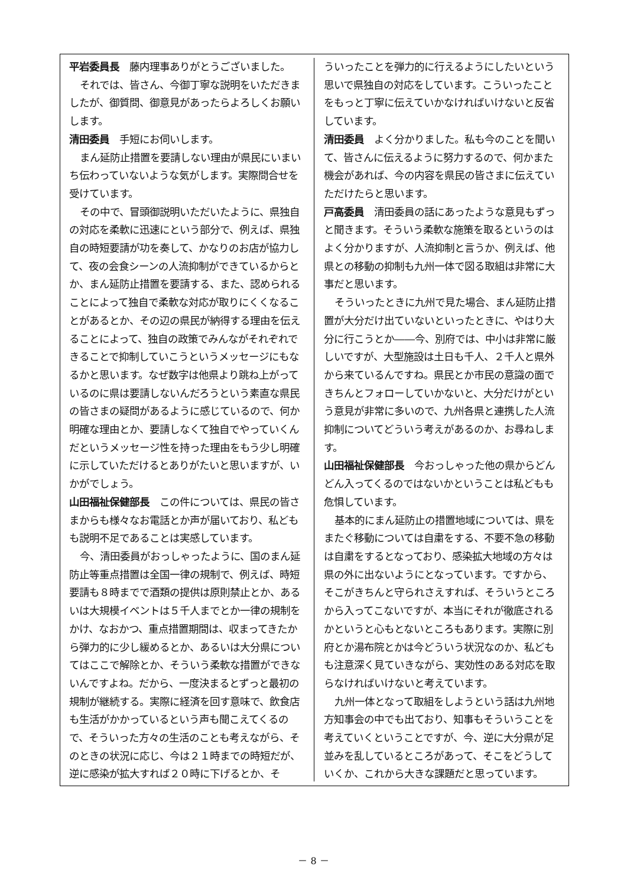平岩委員長　藤内理事ありがとうございました。
それでは、皆さん、今御丁寧な説明をいただきましたが、御質問、御意見があったらよろしくお願いします。
清田委員　手短にお伺いします。
まん延防止措置を要請しない理由が県民にいまいち伝わっていないような気がします。実際問合せを受けています。
その中で、冒頭御説明いただいたように、県独自の対応を柔軟に迅速にという部分で、例えば、県独自の時短要請が功を奏して、かなりのお店が協力して、夜の会食シーンの人流抑制ができているからとか、まん延防止措置を要請する、また、認められることによって独自で柔軟な対応が取りにくくなることがあるとか、その辺の県民が納得する理由を伝えることによって、独自の政策でみんながそれぞれできることで抑制していこうというメッセージにもなるかと思います。なぜ数字は他県より跳ね上がっているのに県は要請しないんだろうという素直な県民の皆さまの疑問があるように感じているので、何か明確な理由とか、要請しなくて独自でやっていくんだというメッセージ性を持った理由をもう少し明確に示していただけるとありがたいと思いますが、いかがでしょう。
山田福祉保健部長　この件については、県民の皆さまからも様々なお電話とか声が届いており、私どもも説明不足であることは実感しています。
今、清田委員がおっしゃったように、国のまん延防止等重点措置は全国一律の規制で、例えば、時短要請も８時までで酒類の提供は原則禁止とか、あるいは大規模イベントは５千人までとか一律の規制をかけ、なおかつ、重点措置期間は、収まってきたから弾力的に少し緩めるとか、あるいは大分県についてはここで解除とか、そういう柔軟な措置ができないんですよね。だから、一度決まるとずっと最初の規制が継続する。実際に経済を回す意味で、飲食店も生活がかかっているという声も聞こえてくるので、そういった方々の生活のことも考えながら、そのときの状況に応じ、今は２１時までの時短だが、逆に感染が拡大すれば２０時に下げるとか、そ
ういったことを弾力的に行えるようにしたいという思いで県独自の対応をしています。こういったことをもっと丁寧に伝えていかなければいけないと反省しています。
清田委員　よく分かりました。私も今のことを聞いて、皆さんに伝えるように努力するので、何かまた機会があれば、今の内容を県民の皆さまに伝えていただけたらと思います。
戸高委員　清田委員の話にあったような意見もずっと聞きます。そういう柔軟な施策を取るというのはよく分かりますが、人流抑制と言うか、例えば、他県との移動の抑制も九州一体で図る取組は非常に大事だと思います。
そういったときに九州で見た場合、まん延防止措置が大分だけ出ていないといったときに、やはり大分に行こうとか――今、別府では、中小は非常に厳しいですが、大型施設は土日も千人、２千人と県外から来ているんですね。県民とか市民の意識の面できちんとフォローしていかないと、大分だけがという意見が非常に多いので、九州各県と連携した人流抑制についてどういう考えがあるのか、お尋ねします。
山田福祉保健部長　今おっしゃった他の県からどんどん入ってくるのではないかということは私どもも危惧しています。
基本的にまん延防止の措置地域については、県をまたぐ移動については自粛をする、不要不急の移動は自粛をするとなっており、感染拡大地域の方々は県の外に出ないようにとなっています。ですから、そこがきちんと守られさえすれば、そういうところから入ってこないですが、本当にそれが徹底されるかというと心もとないところもあります。実際に別府とか湯布院とかは今どういう状況なのか、私どもも注意深く見ていきながら、実効性のある対応を取らなければいけないと考えています。
九州一体となって取組をしようという話は九州地方知事会の中でも出ており、知事もそういうことを考えていくということですが、今、逆に大分県が足並みを乱しているところがあって、そこをどうしていくか、これから大きな課題だと思っています。
－ 8 －